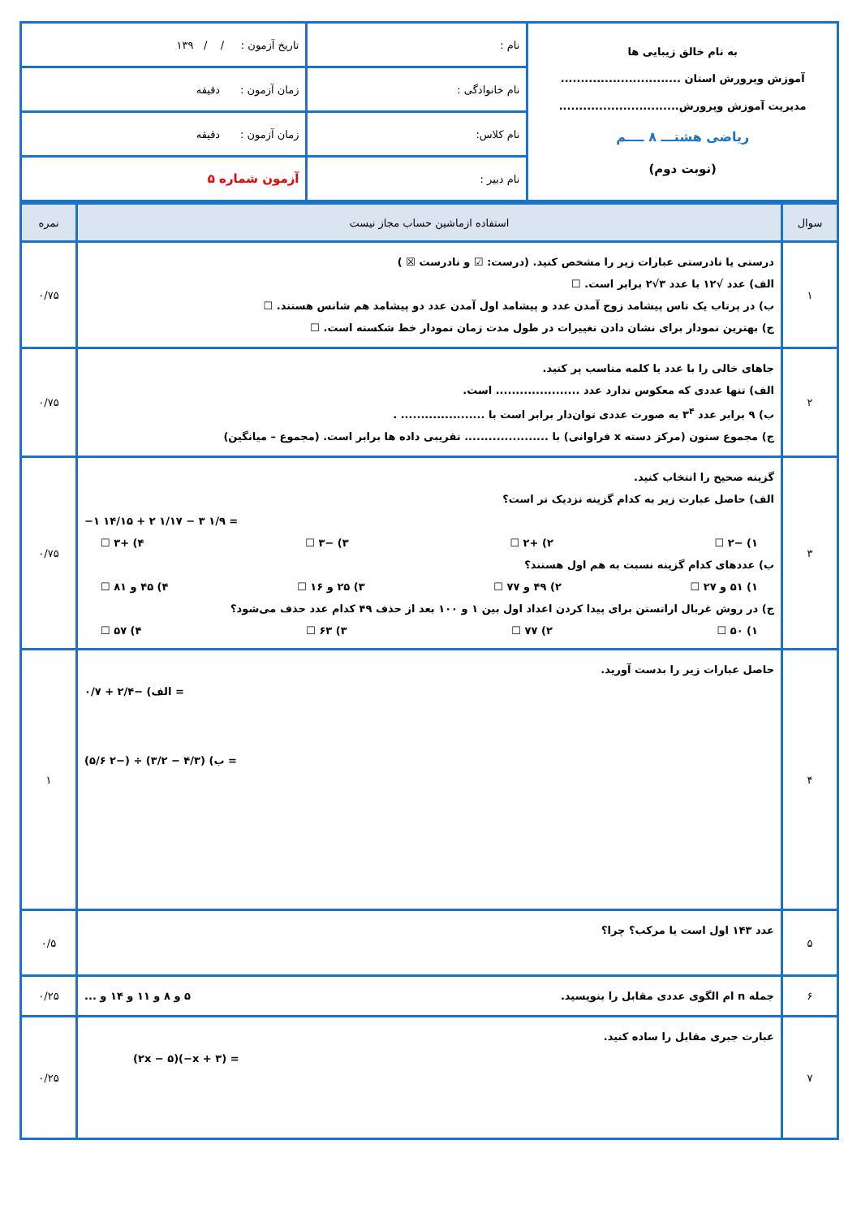| به نام خالق زیبایی ها آموزش وپرورش استان .............................. مدیریت آموزش وپرورش.............................. ریاضی هشتـــ ۸ ــــم (نوبت دوم) | نام : | تاریخ آزمون : / / ۱۳۹ |
| | نام خانوادگی : | زمان آزمون : دقیقه |
| | نام کلاس: | زمان آزمون : دقیقه |
| | نام دبیر : | آزمون شماره ۵ |
| سوال | استفاده ازماشین حساب مجاز نیست | نمره |
| --- | --- | --- |
| ۱ | درستی یا نادرستی عبارات زیر را مشخص کنید. (درست: ☑ و نادرست ☒ ) الف) عدد √۱۲ با عدد ۳√۲ برابر است. ☐ ب) در پرتاب یک تاس پیشامد زوج آمدن عدد و پیشامد اول آمدن عدد دو پیشامد هم شانس هستند. ☐ ج) بهترین نمودار برای نشان دادن تغییرات در طول مدت زمان نمودار خط شکسته است. ☐ | ۰/۷۵ |
| ۲ | جاهای خالی را با عدد یا کلمه مناسب پر کنید. الف) تنها عددی که معکوس ندارد عدد ..................... است. ب) ۹ برابر عدد ۳<sup>۴</sup> به صورت عددی توان‌دار برابر است با ..................... . ج) مجموع ستون (مرکز دسته x فراوانی) با ..................... تقریبی داده ها برابر است. (مجموع – میانگین) | ۰/۷۵ |
| ۳ | گزینه صحیح را انتخاب کنید. الف) حاصل عبارت زیر به کدام گزینه نزدیک تر است؟ −۱ ۱۴/۱۵ + ۲ ۱/۱۷ − ۳ ۱/۹ = ۱) −۲ ☐ ۲) +۲ ☐ ۳) −۳ ☐ ۴) +۳ ☐ ب) عددهای کدام گزینه نسبت به هم اول هستند؟ ۱) ۵۱ و ۲۷ ☐ ۲) ۴۹ و ۷۷ ☐ ۳) ۲۵ و ۱۶ ☐ ۴) ۴۵ و ۸۱ ☐ ج) در روش غربال اراتستن برای پیدا کردن اعداد اول بین ۱ و ۱۰۰ بعد از حذف ۴۹ کدام عدد حذف می‌شود؟ ۱) ۵۰ ☐ ۲) ۷۷ ☐ ۳) ۶۳ ☐ ۴) ۵۷ ☐ | ۰/۷۵ |
| ۴ | حاصل عبارات زیر را بدست آورید. الف) −۲/۴ + ۰/۷ = ب) (۴/۳ − ۳/۲) ÷ (−۲ ۵/۶) = | ۱ |
| ۵ | عدد ۱۴۳ اول است یا مرکب؟ چرا؟ | ۰/۵ |
| ۶ | جمله n ام الگوی عددی مقابل را بنویسید. ۵ و ۸ و ۱۱ و ۱۴ و ... | ۰/۲۵ |
| ۷ | عبارت جبری مقابل را ساده کنید. (۲x − ۵)(−x + ۳) = | ۰/۲۵ |